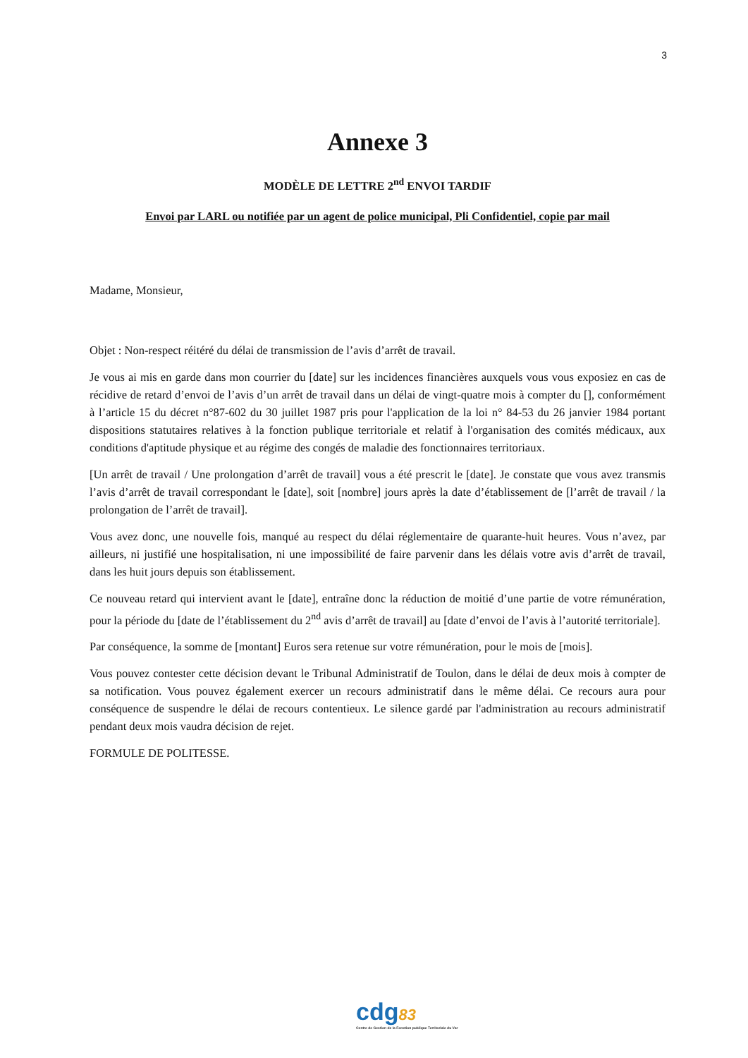3
Annexe 3
MODÈLE DE LETTRE 2<sup>nd</sup> ENVOI TARDIF
Envoi par LARL ou notifiée par un agent de police municipal, Pli Confidentiel, copie par mail
Madame, Monsieur,
Objet : Non-respect réitéré du délai de transmission de l’avis d’arrêt de travail.
Je vous ai mis en garde dans mon courrier du [date] sur les incidences financières auxquels vous vous exposiez en cas de récidive de retard d’envoi de l’avis d’un arrêt de travail dans un délai de vingt-quatre mois à compter du [], conformément à l’article 15 du décret n°87-602 du 30 juillet 1987 pris pour l'application de la loi n° 84-53 du 26 janvier 1984 portant dispositions statutaires relatives à la fonction publique territoriale et relatif à l'organisation des comités médicaux, aux conditions d'aptitude physique et au régime des congés de maladie des fonctionnaires territoriaux.
[Un arrêt de travail / Une prolongation d’arrêt de travail] vous a été prescrit le [date]. Je constate que vous avez transmis l’avis d’arrêt de travail correspondant le [date], soit [nombre] jours après la date d’établissement de [l’arrêt de travail / la prolongation de l’arrêt de travail].
Vous avez donc, une nouvelle fois, manqué au respect du délai réglementaire de quarante-huit heures. Vous n’avez, par ailleurs, ni justifié une hospitalisation, ni une impossibilité de faire parvenir dans les délais votre avis d’arrêt de travail, dans les huit jours depuis son établissement.
Ce nouveau retard qui intervient avant le [date], entraîne donc la réduction de moitié d’une partie de votre rémunération, pour la période du [date de l’établissement du 2<sup>nd</sup> avis d’arrêt de travail] au [date d’envoi de l’avis à l’autorité territoriale].
Par conséquence, la somme de [montant] Euros sera retenue sur votre rémunération, pour le mois de [mois].
Vous pouvez contester cette décision devant le Tribunal Administratif de Toulon, dans le délai de deux mois à compter de sa notification. Vous pouvez également exercer un recours administratif dans le même délai. Ce recours aura pour conséquence de suspendre le délai de recours contentieux. Le silence gardé par l'administration au recours administratif pendant deux mois vaudra décision de rejet.
FORMULE DE POLITESSE.
cdg83
Centre de Gestion de la Fonction publique Territoriale du Var